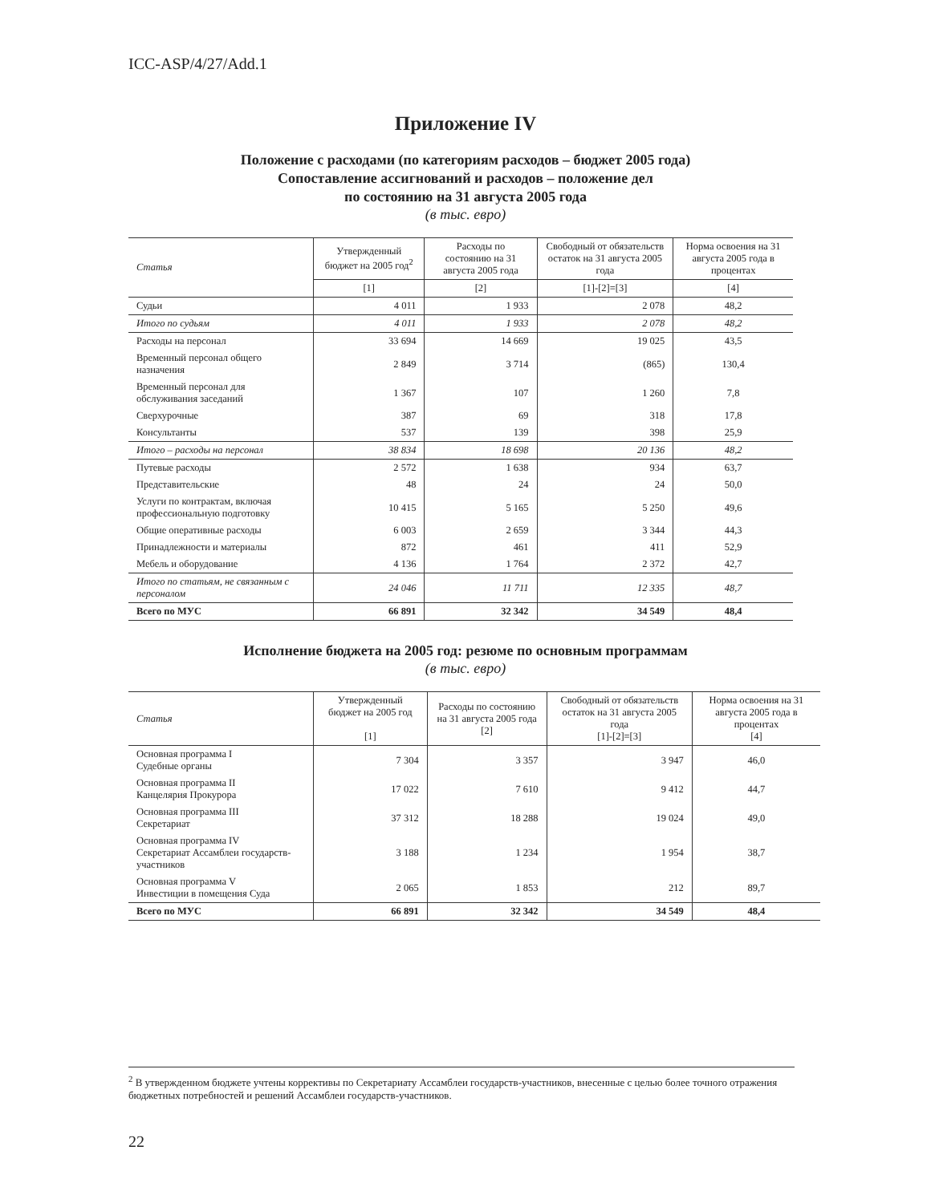ICC-ASP/4/27/Add.1
Приложение IV
Положение с расходами (по категориям расходов – бюджет 2005 года)
Сопоставление ассигнований и расходов – положение дел
по состоянию на 31 августа 2005 года
(в тыс. евро)
| Статья | Утвержденный бюджет на 2005 год<sup>2</sup> | Расходы по состоянию на 31 августа 2005 года | Свободный от обязательств остаток на 31 августа 2005 года | Норма освоения на 31 августа 2005 года в процентах |
| --- | --- | --- | --- | --- |
| | [1] | [2] | [1]-[2]=[3] | [4] |
| Судьи | 4 011 | 1 933 | 2 078 | 48,2 |
| Итого по судьям | 4 011 | 1 933 | 2 078 | 48,2 |
| Расходы на персонал | 33 694 | 14 669 | 19 025 | 43,5 |
| Временный персонал общего назначения | 2 849 | 3 714 | (865) | 130,4 |
| Временный персонал для обслуживания заседаний | 1 367 | 107 | 1 260 | 7,8 |
| Сверхурочные | 387 | 69 | 318 | 17,8 |
| Консультанты | 537 | 139 | 398 | 25,9 |
| Итого – расходы на персонал | 38 834 | 18 698 | 20 136 | 48,2 |
| Путевые расходы | 2 572 | 1 638 | 934 | 63,7 |
| Представительские | 48 | 24 | 24 | 50,0 |
| Услуги по контрактам, включая профессиональную подготовку | 10 415 | 5 165 | 5 250 | 49,6 |
| Общие оперативные расходы | 6 003 | 2 659 | 3 344 | 44,3 |
| Принадлежности и материалы | 872 | 461 | 411 | 52,9 |
| Мебель и оборудование | 4 136 | 1 764 | 2 372 | 42,7 |
| Итого по статьям, не связанным с персоналом | 24 046 | 11 711 | 12 335 | 48,7 |
| Всего по МУС | 66 891 | 32 342 | 34 549 | 48,4 |
Исполнение бюджета на 2005 год: резюме по основным программам
(в тыс. евро)
| Статья | Утвержденный бюджет на 2005 год [1] | Расходы по состоянию на 31 августа 2005 года [2] | Свободный от обязательств остаток на 31 августа 2005 года [1]-[2]=[3] | Норма освоения на 31 августа 2005 года в процентах [4] |
| --- | --- | --- | --- | --- |
| Основная программа I Судебные органы | 7 304 | 3 357 | 3 947 | 46,0 |
| Основная программа II Канцелярия Прокурора | 17 022 | 7 610 | 9 412 | 44,7 |
| Основная программа III Секретариат | 37 312 | 18 288 | 19 024 | 49,0 |
| Основная программа IV Секретариат Ассамблеи государств-участников | 3 188 | 1 234 | 1 954 | 38,7 |
| Основная программа V Инвестиции в помещения Суда | 2 065 | 1 853 | 212 | 89,7 |
| Всего по МУС | 66 891 | 32 342 | 34 549 | 48,4 |
<sup>2</sup> В утвержденном бюджете учтены коррективы по Секретариату Ассамблеи государств-участников, внесенные с целью более точного отражения бюджетных потребностей и решений Ассамблеи государств-участников.
22